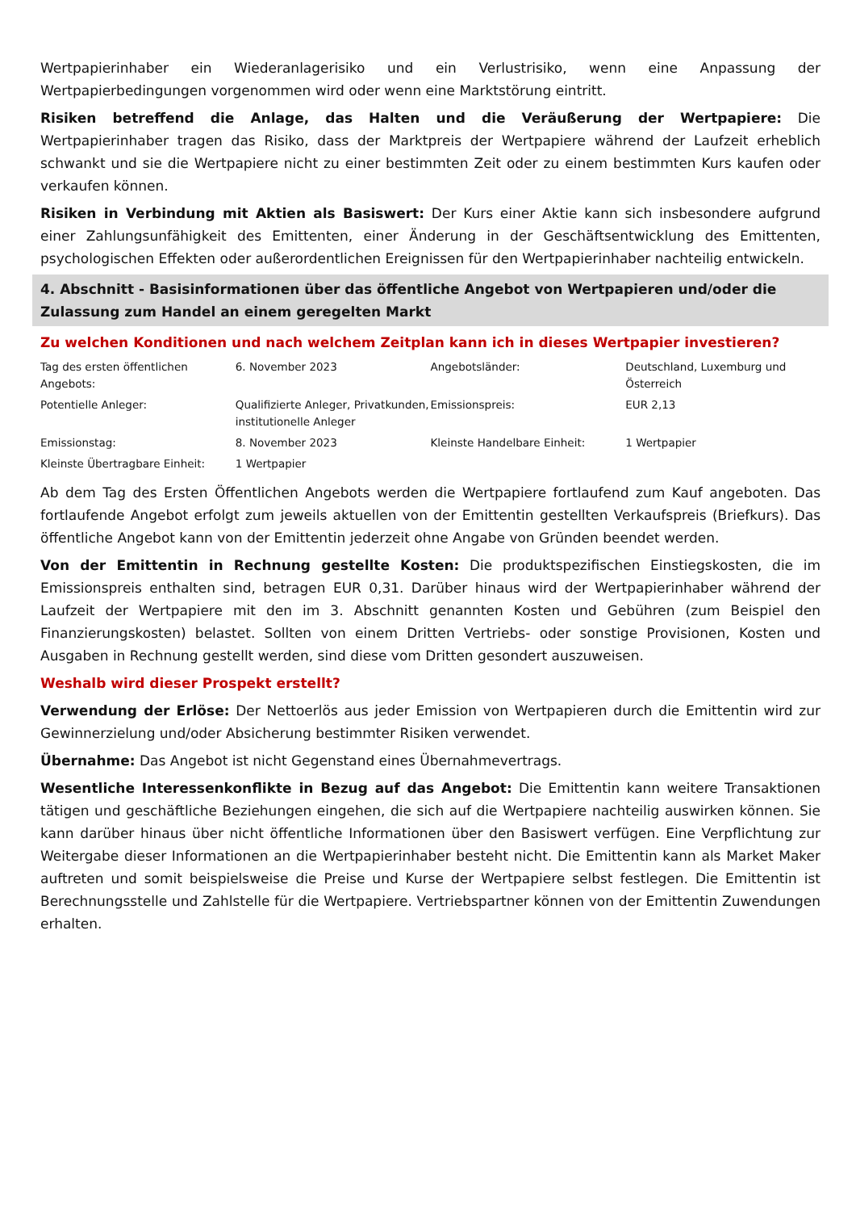Wertpapierinhaber ein Wiederanlagerisiko und ein Verlustrisiko, wenn eine Anpassung der Wertpapierbedingungen vorgenommen wird oder wenn eine Marktstörung eintritt.
Risiken betreffend die Anlage, das Halten und die Veräußerung der Wertpapiere: Die Wertpapierinhaber tragen das Risiko, dass der Marktpreis der Wertpapiere während der Laufzeit erheblich schwankt und sie die Wertpapiere nicht zu einer bestimmten Zeit oder zu einem bestimmten Kurs kaufen oder verkaufen können.
Risiken in Verbindung mit Aktien als Basiswert: Der Kurs einer Aktie kann sich insbesondere aufgrund einer Zahlungsunfähigkeit des Emittenten, einer Änderung in der Geschäftsentwicklung des Emittenten, psychologischen Effekten oder außerordentlichen Ereignissen für den Wertpapierinhaber nachteilig entwickeln.
4. Abschnitt - Basisinformationen über das öffentliche Angebot von Wertpapieren und/oder die Zulassung zum Handel an einem geregelten Markt
Zu welchen Konditionen und nach welchem Zeitplan kann ich in dieses Wertpapier investieren?
| Tag des ersten öffentlichen Angebots: | 6. November 2023 | Angebotsländer: | Deutschland, Luxemburg und Österreich |
| Potentielle Anleger: | Qualifizierte Anleger, Privatkunden, institutionelle Anleger | Emissionspreis: | EUR 2,13 |
| Emissionstag: | 8. November 2023 | Kleinste Handelbare Einheit: | 1 Wertpapier |
| Kleinste Übertragbare Einheit: | 1 Wertpapier | | |
Ab dem Tag des Ersten Öffentlichen Angebots werden die Wertpapiere fortlaufend zum Kauf angeboten. Das fortlaufende Angebot erfolgt zum jeweils aktuellen von der Emittentin gestellten Verkaufspreis (Briefkurs). Das öffentliche Angebot kann von der Emittentin jederzeit ohne Angabe von Gründen beendet werden.
Von der Emittentin in Rechnung gestellte Kosten: Die produktspezifischen Einstiegskosten, die im Emissionspreis enthalten sind, betragen EUR 0,31. Darüber hinaus wird der Wertpapierinhaber während der Laufzeit der Wertpapiere mit den im 3. Abschnitt genannten Kosten und Gebühren (zum Beispiel den Finanzierungskosten) belastet. Sollten von einem Dritten Vertriebs- oder sonstige Provisionen, Kosten und Ausgaben in Rechnung gestellt werden, sind diese vom Dritten gesondert auszuweisen.
Weshalb wird dieser Prospekt erstellt?
Verwendung der Erlöse: Der Nettoerlös aus jeder Emission von Wertpapieren durch die Emittentin wird zur Gewinnerzielung und/oder Absicherung bestimmter Risiken verwendet.
Übernahme: Das Angebot ist nicht Gegenstand eines Übernahmevertrags.
Wesentliche Interessenkonflikte in Bezug auf das Angebot: Die Emittentin kann weitere Transaktionen tätigen und geschäftliche Beziehungen eingehen, die sich auf die Wertpapiere nachteilig auswirken können. Sie kann darüber hinaus über nicht öffentliche Informationen über den Basiswert verfügen. Eine Verpflichtung zur Weitergabe dieser Informationen an die Wertpapierinhaber besteht nicht. Die Emittentin kann als Market Maker auftreten und somit beispielsweise die Preise und Kurse der Wertpapiere selbst festlegen. Die Emittentin ist Berechnungsstelle und Zahlstelle für die Wertpapiere. Vertriebspartner können von der Emittentin Zuwendungen erhalten.